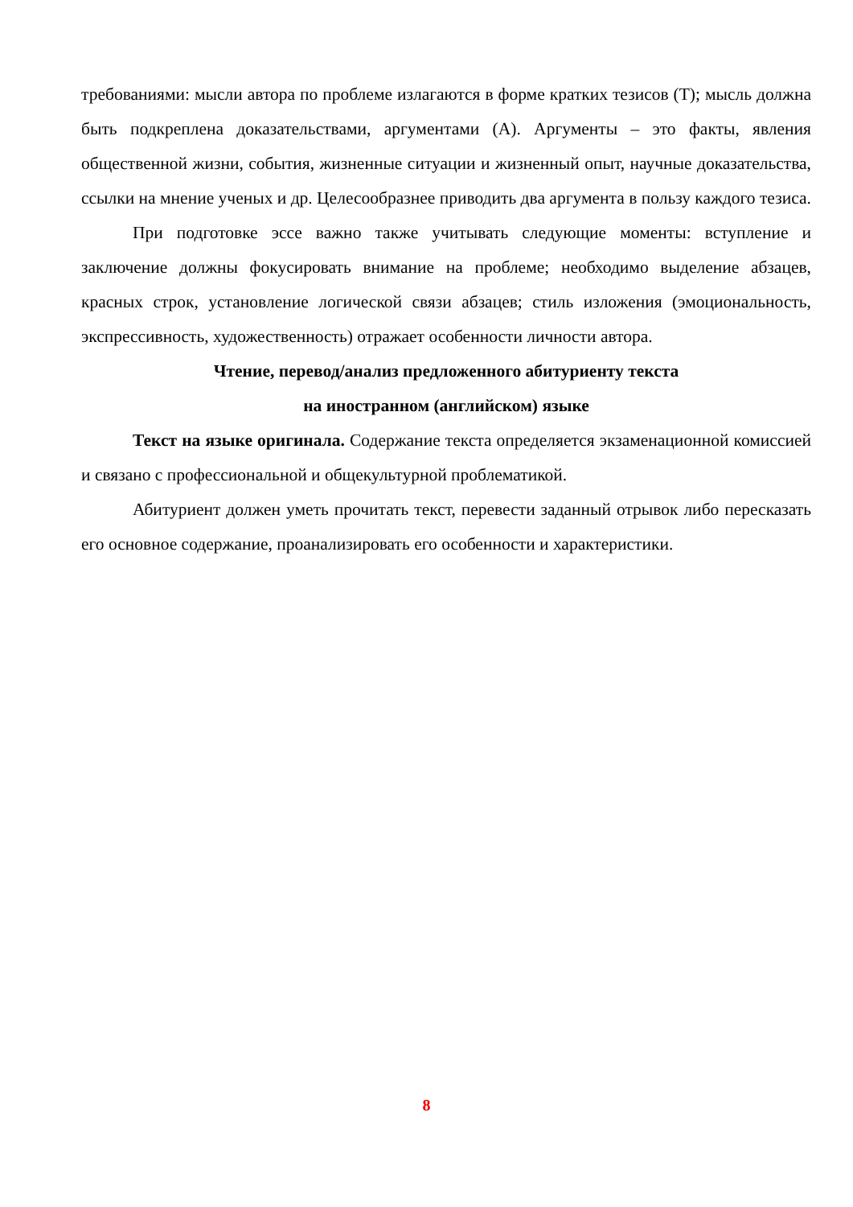требованиями: мысли автора по проблеме излагаются в форме кратких тезисов (Т); мысль должна быть подкреплена доказательствами, аргументами (А). Аргументы – это факты, явления общественной жизни, события, жизненные ситуации и жизненный опыт, научные доказательства, ссылки на мнение ученых и др. Целесообразнее приводить два аргумента в пользу каждого тезиса.
При подготовке эссе важно также учитывать следующие моменты: вступление и заключение должны фокусировать внимание на проблеме; необходимо выделение абзацев, красных строк, установление логической связи абзацев; стиль изложения (эмоциональность, экспрессивность, художественность) отражает особенности личности автора.
Чтение, перевод/анализ предложенного абитуриенту текста
на иностранном (английском) языке
Текст на языке оригинала. Содержание текста определяется экзаменационной комиссией и связано с профессиональной и общекультурной проблематикой.
Абитуриент должен уметь прочитать текст, перевести заданный отрывок либо пересказать его основное содержание, проанализировать его особенности и характеристики.
8